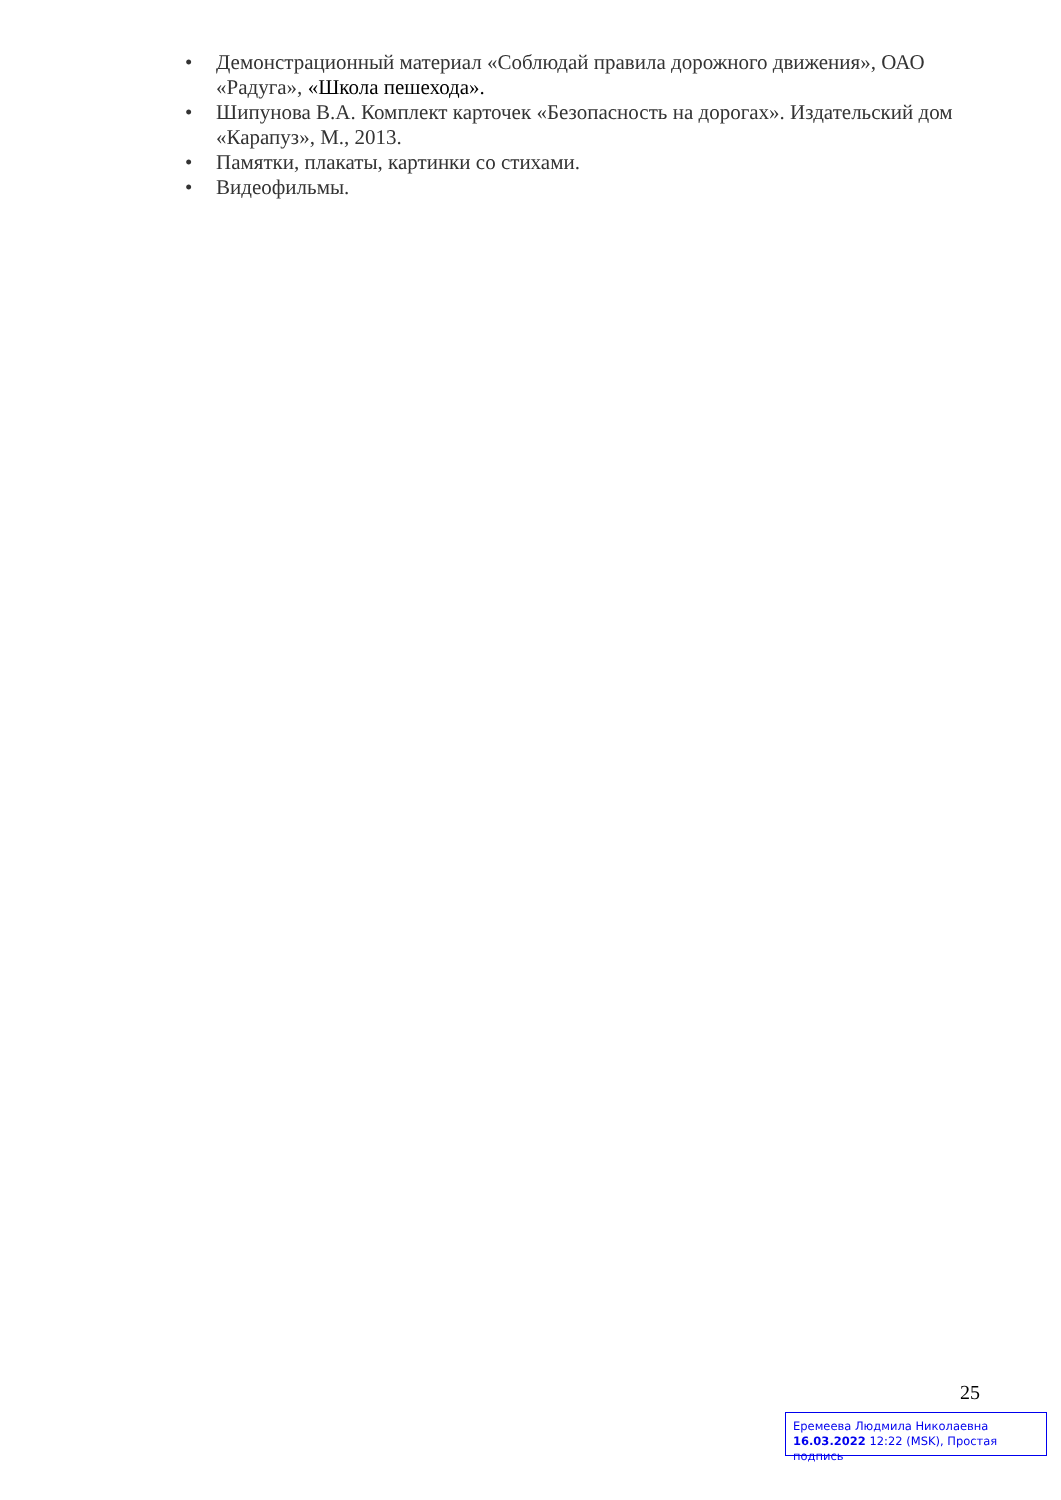• Демонстрационный материал «Соблюдай правила дорожного движения», ОАО «Радуга», «Школа пешехода».
• Шипунова В.А. Комплект карточек «Безопасность на дорогах». Издательский дом «Карапуз», М., 2013.
• Памятки, плакаты, картинки со стихами.
• Видеофильмы.
25
Еремеева Людмила Николаевна
16.03.2022 12:22 (MSK), Простая подпись